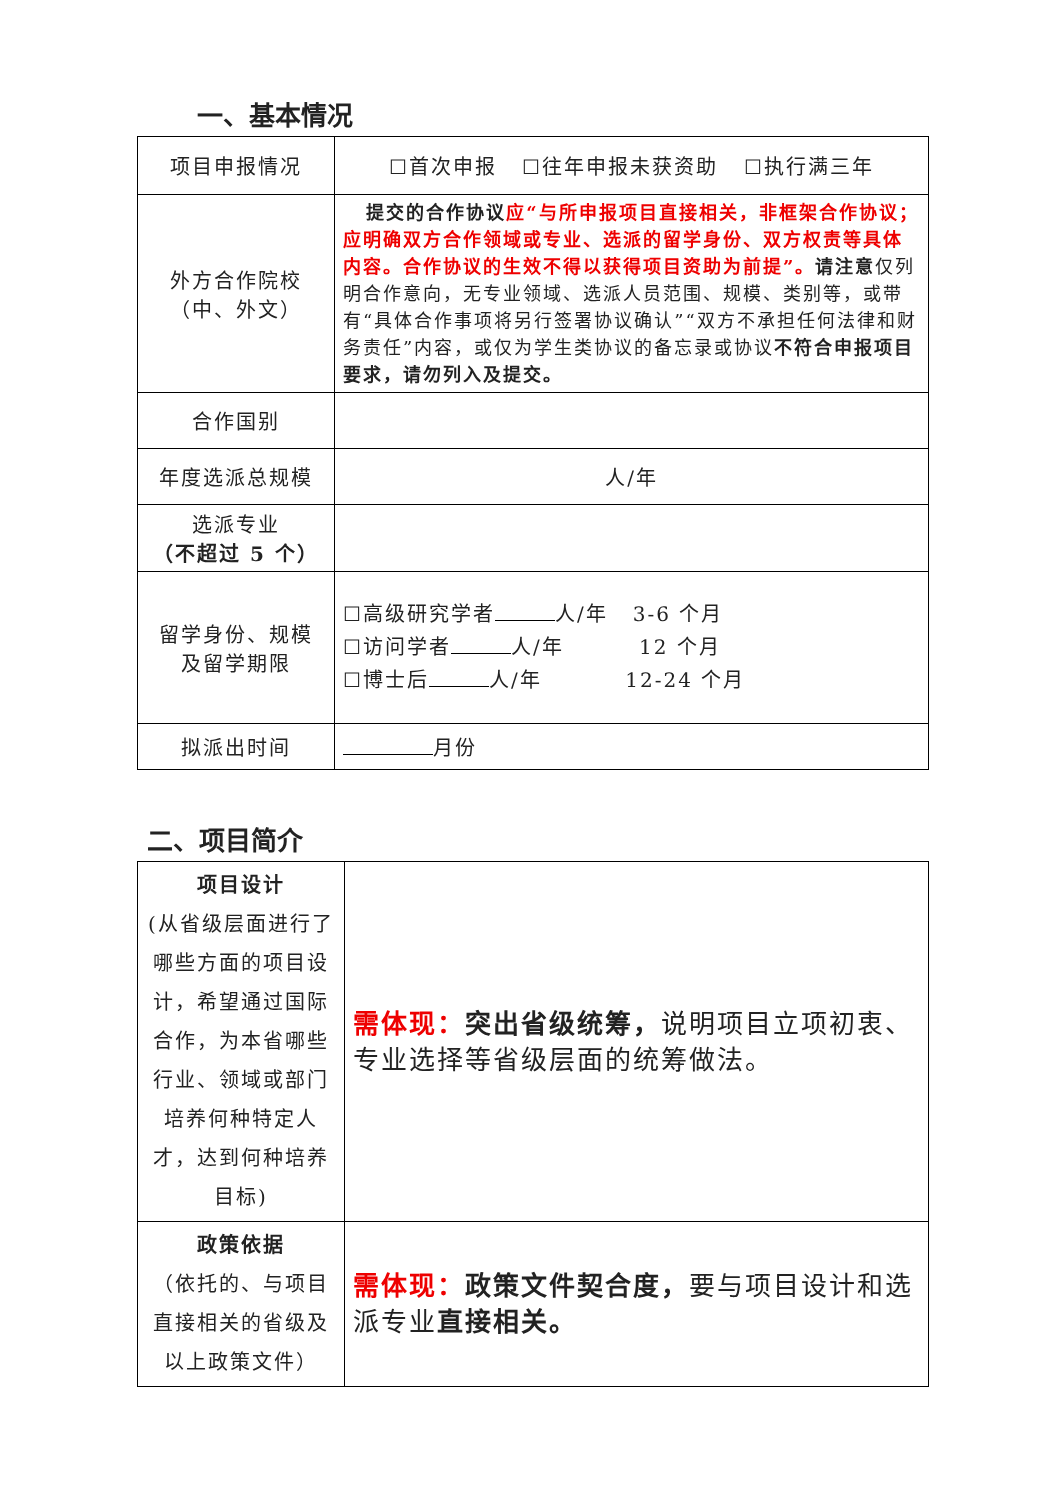一、基本情况
| 项目申报情况 | ☐首次申报 ☐往年申报未获资助 ☐执行满三年 |
| 外方合作院校 （中、外文） | 提交的合作协议 应“与所申报项目直接相关，非框架合作协议；应明确双方合作领域或专业、选派的留学身份、双方权责等具体内容。合作协议的生效不得以获得项目资助为前提”。 请注意 仅列明合作意向，无专业领域、选派人员范围、规模、类别等，或带有“具体合作事项将另行签署协议确认”“双方不承担任何法律和财务责任”内容，或仅为学生类协议的备忘录或协议 不符合申报项目要求，请勿列入及提交。 |
| 合作国别 | |
| 年度选派总规模 | 人/年 |
| 选派专业 （不超过 5 个） | |
| 留学身份、规模 及留学期限 | ☐高级研究学者 人/年 3-6 个月 ☐访问学者 人/年 12 个月 ☐博士后 人/年 12-24 个月 |
| 拟派出时间 | 月份 |
二、项目简介
| 项目设计 (从省级层面进行了哪些方面的项目设计，希望通过国际合作，为本省哪些行业、领域或部门培养何种特定人才，达到何种培养目标) | 需体现： 突出省级统筹， 说明项目立项初衷、专业选择等省级层面的统筹做法。 |
| 政策依据 （依托的、与项目直接相关的省级及以上政策文件） | 需体现： 政策文件契合度， 要与项目设计和选派专业 直接相关。 |